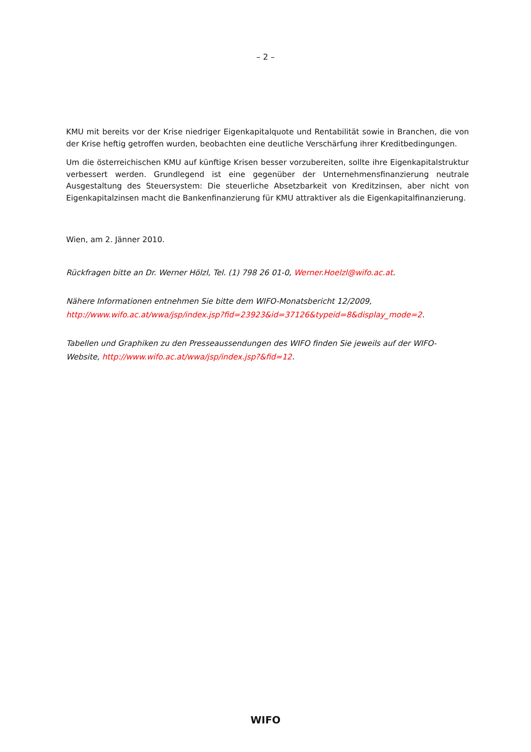– 2 –
KMU mit bereits vor der Krise niedriger Eigenkapitalquote und Rentabilität sowie in Branchen, die von der Krise heftig getroffen wurden, beobachten eine deutliche Verschärfung ihrer Kreditbedingungen.
Um die österreichischen KMU auf künftige Krisen besser vorzubereiten, sollte ihre Eigenkapitalstruktur verbessert werden. Grundlegend ist eine gegenüber der Unternehmensfinanzierung neutrale Ausgestaltung des Steuersystem: Die steuerliche Absetzbarkeit von Kreditzinsen, aber nicht von Eigenkapitalzinsen macht die Bankenfinanzierung für KMU attraktiver als die Eigenkapitalfinanzierung.
Wien, am 2. Jänner 2010.
Rückfragen bitte an Dr. Werner Hölzl, Tel. (1) 798 26 01-0, Werner.Hoelzl@wifo.ac.at.
Nähere Informationen entnehmen Sie bitte dem WIFO-Monatsbericht 12/2009, http://www.wifo.ac.at/wwa/jsp/index.jsp?fid=23923&id=37126&typeid=8&display_mode=2.
Tabellen und Graphiken zu den Presseaussendungen des WIFO finden Sie jeweils auf der WIFO-Website, http://www.wifo.ac.at/wwa/jsp/index.jsp?&fid=12.
WIFO